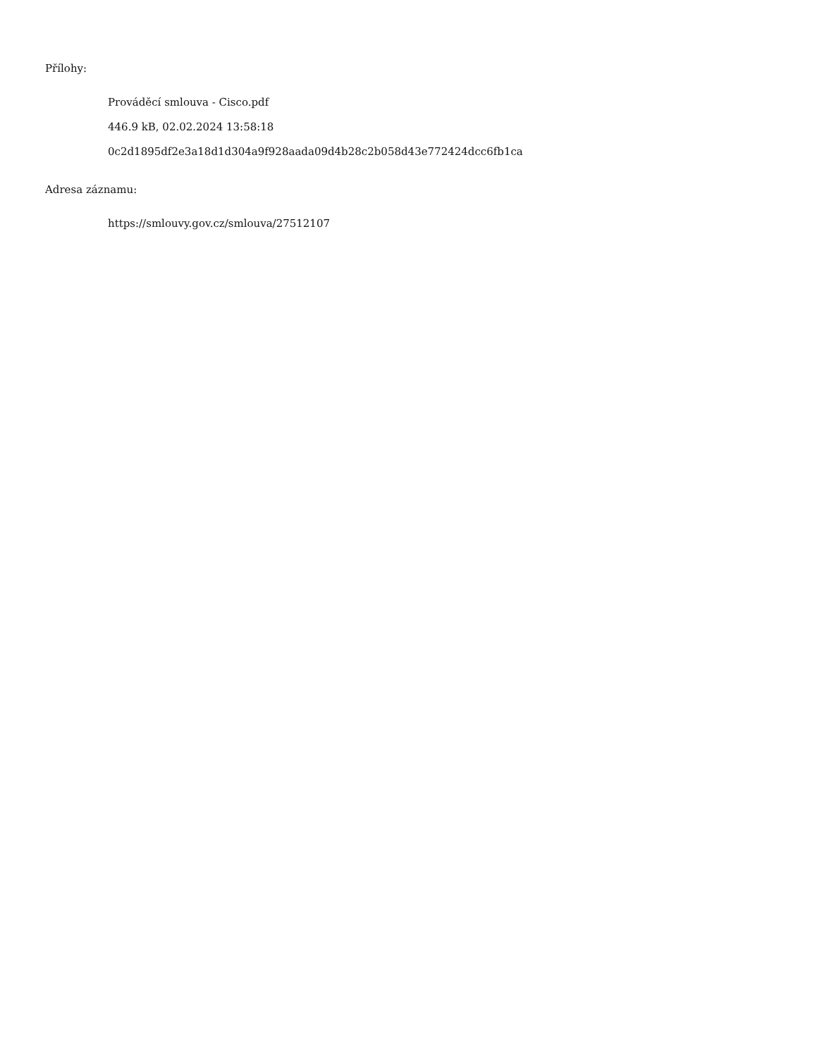Přílohy:
Prováděcí smlouva - Cisco.pdf
446.9 kB, 02.02.2024 13:58:18
0c2d1895df2e3a18d1d304a9f928aada09d4b28c2b058d43e772424dcc6fb1ca
Adresa záznamu:
https://smlouvy.gov.cz/smlouva/27512107